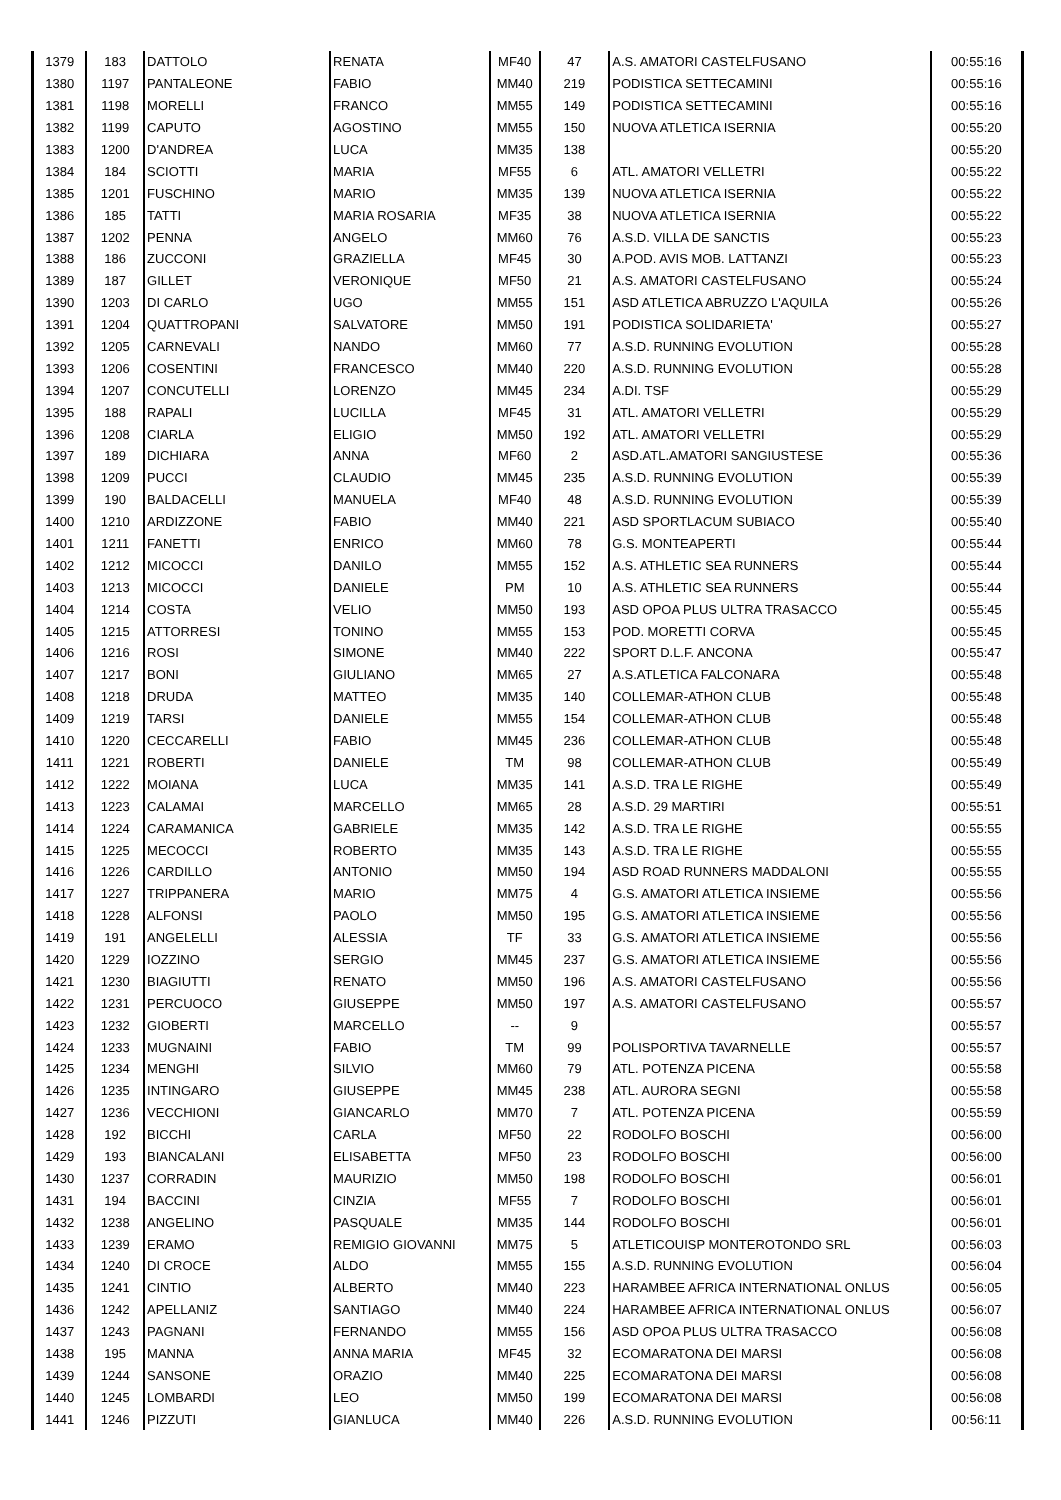| 1379 | 183 | DATTOLO | RENATA | MF40 | 47 | A.S. AMATORI CASTELFUSANO | 00:55:16 |
| 1380 | 1197 | PANTALEONE | FABIO | MM40 | 219 | PODISTICA SETTECAMINI | 00:55:16 |
| 1381 | 1198 | MORELLI | FRANCO | MM55 | 149 | PODISTICA SETTECAMINI | 00:55:16 |
| 1382 | 1199 | CAPUTO | AGOSTINO | MM55 | 150 | NUOVA ATLETICA ISERNIA | 00:55:20 |
| 1383 | 1200 | D'ANDREA | LUCA | MM35 | 138 | | 00:55:20 |
| 1384 | 184 | SCIOTTI | MARIA | MF55 | 6 | ATL. AMATORI VELLETRI | 00:55:22 |
| 1385 | 1201 | FUSCHINO | MARIO | MM35 | 139 | NUOVA ATLETICA ISERNIA | 00:55:22 |
| 1386 | 185 | TATTI | MARIA ROSARIA | MF35 | 38 | NUOVA ATLETICA ISERNIA | 00:55:22 |
| 1387 | 1202 | PENNA | ANGELO | MM60 | 76 | A.S.D. VILLA DE SANCTIS | 00:55:23 |
| 1388 | 186 | ZUCCONI | GRAZIELLA | MF45 | 30 | A.POD. AVIS MOB. LATTANZI | 00:55:23 |
| 1389 | 187 | GILLET | VERONIQUE | MF50 | 21 | A.S. AMATORI CASTELFUSANO | 00:55:24 |
| 1390 | 1203 | DI CARLO | UGO | MM55 | 151 | ASD ATLETICA ABRUZZO L'AQUILA | 00:55:26 |
| 1391 | 1204 | QUATTROPANI | SALVATORE | MM50 | 191 | PODISTICA SOLIDARIETA' | 00:55:27 |
| 1392 | 1205 | CARNEVALI | NANDO | MM60 | 77 | A.S.D. RUNNING EVOLUTION | 00:55:28 |
| 1393 | 1206 | COSENTINI | FRANCESCO | MM40 | 220 | A.S.D. RUNNING EVOLUTION | 00:55:28 |
| 1394 | 1207 | CONCUTELLI | LORENZO | MM45 | 234 | A.DI. TSF | 00:55:29 |
| 1395 | 188 | RAPALI | LUCILLA | MF45 | 31 | ATL. AMATORI VELLETRI | 00:55:29 |
| 1396 | 1208 | CIARLA | ELIGIO | MM50 | 192 | ATL. AMATORI VELLETRI | 00:55:29 |
| 1397 | 189 | DICHIARA | ANNA | MF60 | 2 | ASD.ATL.AMATORI SANGIUSTESE | 00:55:36 |
| 1398 | 1209 | PUCCI | CLAUDIO | MM45 | 235 | A.S.D. RUNNING EVOLUTION | 00:55:39 |
| 1399 | 190 | BALDACELLI | MANUELA | MF40 | 48 | A.S.D. RUNNING EVOLUTION | 00:55:39 |
| 1400 | 1210 | ARDIZZONE | FABIO | MM40 | 221 | ASD SPORTLACUM SUBIACO | 00:55:40 |
| 1401 | 1211 | FANETTI | ENRICO | MM60 | 78 | G.S. MONTEAPERTI | 00:55:44 |
| 1402 | 1212 | MICOCCI | DANILO | MM55 | 152 | A.S. ATHLETIC SEA RUNNERS | 00:55:44 |
| 1403 | 1213 | MICOCCI | DANIELE | PM | 10 | A.S. ATHLETIC SEA RUNNERS | 00:55:44 |
| 1404 | 1214 | COSTA | VELIO | MM50 | 193 | ASD OPOA PLUS ULTRA TRASACCO | 00:55:45 |
| 1405 | 1215 | ATTORRESI | TONINO | MM55 | 153 | POD. MORETTI CORVA | 00:55:45 |
| 1406 | 1216 | ROSI | SIMONE | MM40 | 222 | SPORT D.L.F. ANCONA | 00:55:47 |
| 1407 | 1217 | BONI | GIULIANO | MM65 | 27 | A.S.ATLETICA FALCONARA | 00:55:48 |
| 1408 | 1218 | DRUDA | MATTEO | MM35 | 140 | COLLEMAR-ATHON CLUB | 00:55:48 |
| 1409 | 1219 | TARSI | DANIELE | MM55 | 154 | COLLEMAR-ATHON CLUB | 00:55:48 |
| 1410 | 1220 | CECCARELLI | FABIO | MM45 | 236 | COLLEMAR-ATHON CLUB | 00:55:48 |
| 1411 | 1221 | ROBERTI | DANIELE | TM | 98 | COLLEMAR-ATHON CLUB | 00:55:49 |
| 1412 | 1222 | MOIANA | LUCA | MM35 | 141 | A.S.D. TRA LE RIGHE | 00:55:49 |
| 1413 | 1223 | CALAMAI | MARCELLO | MM65 | 28 | A.S.D. 29 MARTIRI | 00:55:51 |
| 1414 | 1224 | CARAMANICA | GABRIELE | MM35 | 142 | A.S.D. TRA LE RIGHE | 00:55:55 |
| 1415 | 1225 | MECOCCI | ROBERTO | MM35 | 143 | A.S.D. TRA LE RIGHE | 00:55:55 |
| 1416 | 1226 | CARDILLO | ANTONIO | MM50 | 194 | ASD ROAD RUNNERS MADDALONI | 00:55:55 |
| 1417 | 1227 | TRIPPANERA | MARIO | MM75 | 4 | G.S. AMATORI ATLETICA INSIEME | 00:55:56 |
| 1418 | 1228 | ALFONSI | PAOLO | MM50 | 195 | G.S. AMATORI ATLETICA INSIEME | 00:55:56 |
| 1419 | 191 | ANGELELLI | ALESSIA | TF | 33 | G.S. AMATORI ATLETICA INSIEME | 00:55:56 |
| 1420 | 1229 | IOZZINO | SERGIO | MM45 | 237 | G.S. AMATORI ATLETICA INSIEME | 00:55:56 |
| 1421 | 1230 | BIAGIUTTI | RENATO | MM50 | 196 | A.S. AMATORI CASTELFUSANO | 00:55:56 |
| 1422 | 1231 | PERCUOCO | GIUSEPPE | MM50 | 197 | A.S. AMATORI CASTELFUSANO | 00:55:57 |
| 1423 | 1232 | GIOBERTI | MARCELLO | -- | 9 | | 00:55:57 |
| 1424 | 1233 | MUGNAINI | FABIO | TM | 99 | POLISPORTIVA TAVARNELLE | 00:55:57 |
| 1425 | 1234 | MENGHI | SILVIO | MM60 | 79 | ATL. POTENZA PICENA | 00:55:58 |
| 1426 | 1235 | INTINGARO | GIUSEPPE | MM45 | 238 | ATL. AURORA SEGNI | 00:55:58 |
| 1427 | 1236 | VECCHIONI | GIANCARLO | MM70 | 7 | ATL. POTENZA PICENA | 00:55:59 |
| 1428 | 192 | BICCHI | CARLA | MF50 | 22 | RODOLFO BOSCHI | 00:56:00 |
| 1429 | 193 | BIANCALANI | ELISABETTA | MF50 | 23 | RODOLFO BOSCHI | 00:56:00 |
| 1430 | 1237 | CORRADIN | MAURIZIO | MM50 | 198 | RODOLFO BOSCHI | 00:56:01 |
| 1431 | 194 | BACCINI | CINZIA | MF55 | 7 | RODOLFO BOSCHI | 00:56:01 |
| 1432 | 1238 | ANGELINO | PASQUALE | MM35 | 144 | RODOLFO BOSCHI | 00:56:01 |
| 1433 | 1239 | ERAMO | REMIGIO GIOVANNI | MM75 | 5 | ATLETICOUISP MONTEROTONDO SRL | 00:56:03 |
| 1434 | 1240 | DI CROCE | ALDO | MM55 | 155 | A.S.D. RUNNING EVOLUTION | 00:56:04 |
| 1435 | 1241 | CINTIO | ALBERTO | MM40 | 223 | HARAMBEE AFRICA INTERNATIONAL ONLUS | 00:56:05 |
| 1436 | 1242 | APELLANIZ | SANTIAGO | MM40 | 224 | HARAMBEE AFRICA INTERNATIONAL ONLUS | 00:56:07 |
| 1437 | 1243 | PAGNANI | FERNANDO | MM55 | 156 | ASD OPOA PLUS ULTRA TRASACCO | 00:56:08 |
| 1438 | 195 | MANNA | ANNA MARIA | MF45 | 32 | ECOMARATONA DEI MARSI | 00:56:08 |
| 1439 | 1244 | SANSONE | ORAZIO | MM40 | 225 | ECOMARATONA DEI MARSI | 00:56:08 |
| 1440 | 1245 | LOMBARDI | LEO | MM50 | 199 | ECOMARATONA DEI MARSI | 00:56:08 |
| 1441 | 1246 | PIZZUTI | GIANLUCA | MM40 | 226 | A.S.D. RUNNING EVOLUTION | 00:56:11 |